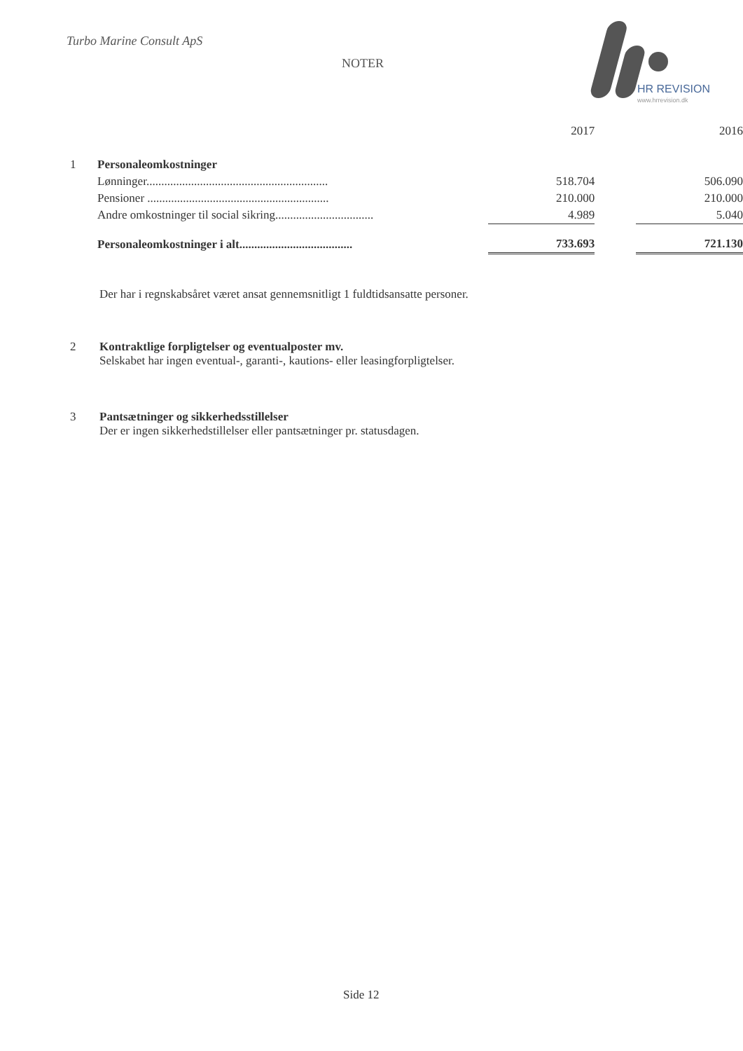Turbo Marine Consult ApS
NOTER
HR REVISION
www.hrrevision.dk
| | | | 2017 | | 2016 |
| --- | --- | --- | --- | --- | --- |
| 1 | Personaleomkostninger | | | | |
| | Lønninger............................................................. | | 518.704 | | 506.090 |
| | Pensioner ............................................................. | | 210.000 | | 210.000 |
| | Andre omkostninger til social sikring................................. | | 4.989 | | 5.040 |
| | Personaleomkostninger i alt...................................... | | 733.693 | | 721.130 |
Der har i regnskabsåret været ansat gennemsnitligt 1 fuldtidsansatte personer.
2 Kontraktlige forpligtelser og eventualposter mv.
Selskabet har ingen eventual-, garanti-, kautions- eller leasingforpligtelser.
3 Pantsætninger og sikkerhedsstillelser
Der er ingen sikkerhedstillelser eller pantsætninger pr. statusdagen.
Side 12